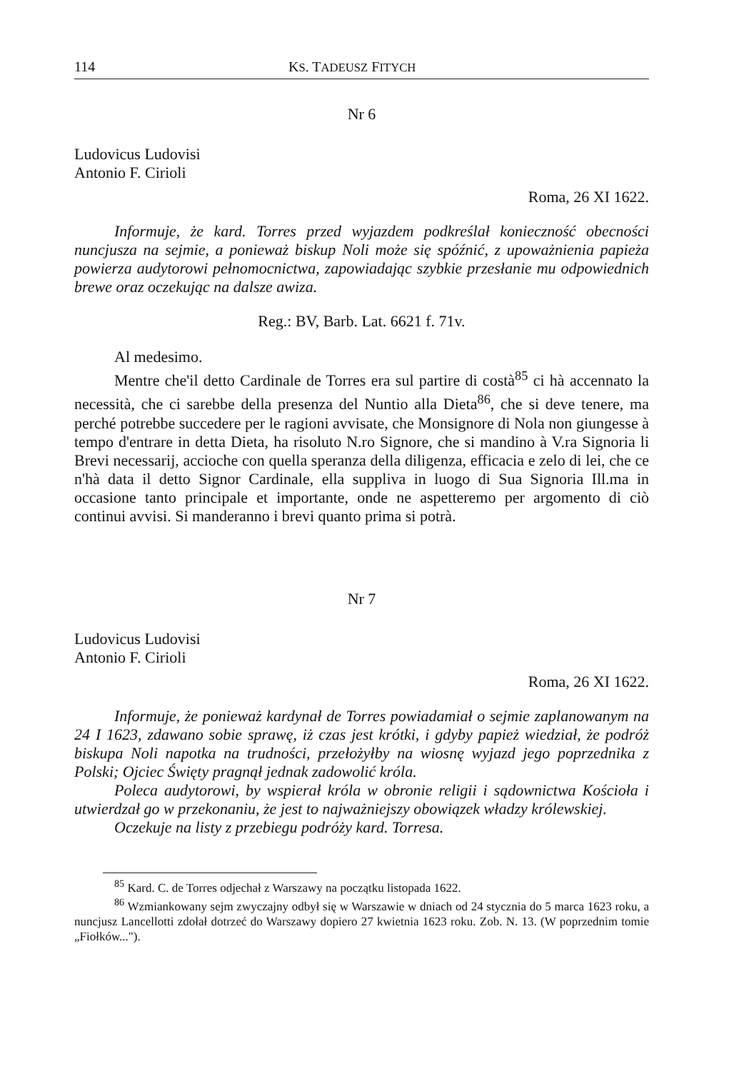114 KS. TADEUSZ FITYCH
Nr 6
Ludovicus Ludovisi
Antonio F. Cirioli
Roma, 26 XI 1622.
Informuje, że kard. Torres przed wyjazdem podkreślał konieczność obecności nuncjusza na sejmie, a ponieważ biskup Noli może się spóźnić, z upoważnienia papieża powierza audytorowi pełnomocnictwa, zapowiadając szybkie przesłanie mu odpowiednich brewe oraz oczekując na dalsze awiza.
Reg.: BV, Barb. Lat. 6621 f. 71v.
Al medesimo.
Mentre che'il detto Cardinale de Torres era sul partire di costà<sup>85</sup> ci hà accennato la necessità, che ci sarebbe della presenza del Nuntio alla Dieta<sup>86</sup>, che si deve tenere, ma perché potrebbe succedere per le ragioni avvisate, che Monsignore di Nola non giungesse à tempo d'entrare in detta Dieta, ha risoluto N.ro Signore, che si mandino à V.ra Signoria li Brevi necessarij, accioche con quella speranza della diligenza, efficacia e zelo di lei, che ce n'hà data il detto Signor Cardinale, ella suppliva in luogo di Sua Signoria Ill.ma in occasione tanto principale et importante, onde ne aspetteremo per argomento di ciò continui avvisi. Si manderanno i brevi quanto prima si potrà.
Nr 7
Ludovicus Ludovisi
Antonio F. Cirioli
Roma, 26 XI 1622.
Informuje, że ponieważ kardynał de Torres powiadamiał o sejmie zaplanowanym na 24 I 1623, zdawano sobie sprawę, iż czas jest krótki, i gdyby papież wiedział, że podróż biskupa Noli napotka na trudności, przełożyłby na wiosnę wyjazd jego poprzednika z Polski; Ojciec Święty pragnął jednak zadowolić króla.
Poleca audytorowi, by wspierał króla w obronie religii i sądownictwa Kościoła i utwierdzał go w przekonaniu, że jest to najważniejszy obowiązek władzy królewskiej.
Oczekuje na listy z przebiegu podróży kard. Torresa.
<sup>85</sup> Kard. C. de Torres odjechał z Warszawy na początku listopada 1622.
<sup>86</sup> Wzmiankowany sejm zwyczajny odbył się w Warszawie w dniach od 24 stycznia do 5 marca 1623 roku, a nuncjusz Lancellotti zdołał dotrzeć do Warszawy dopiero 27 kwietnia 1623 roku. Zob. N. 13. (W poprzednim tomie „Fiołków...").